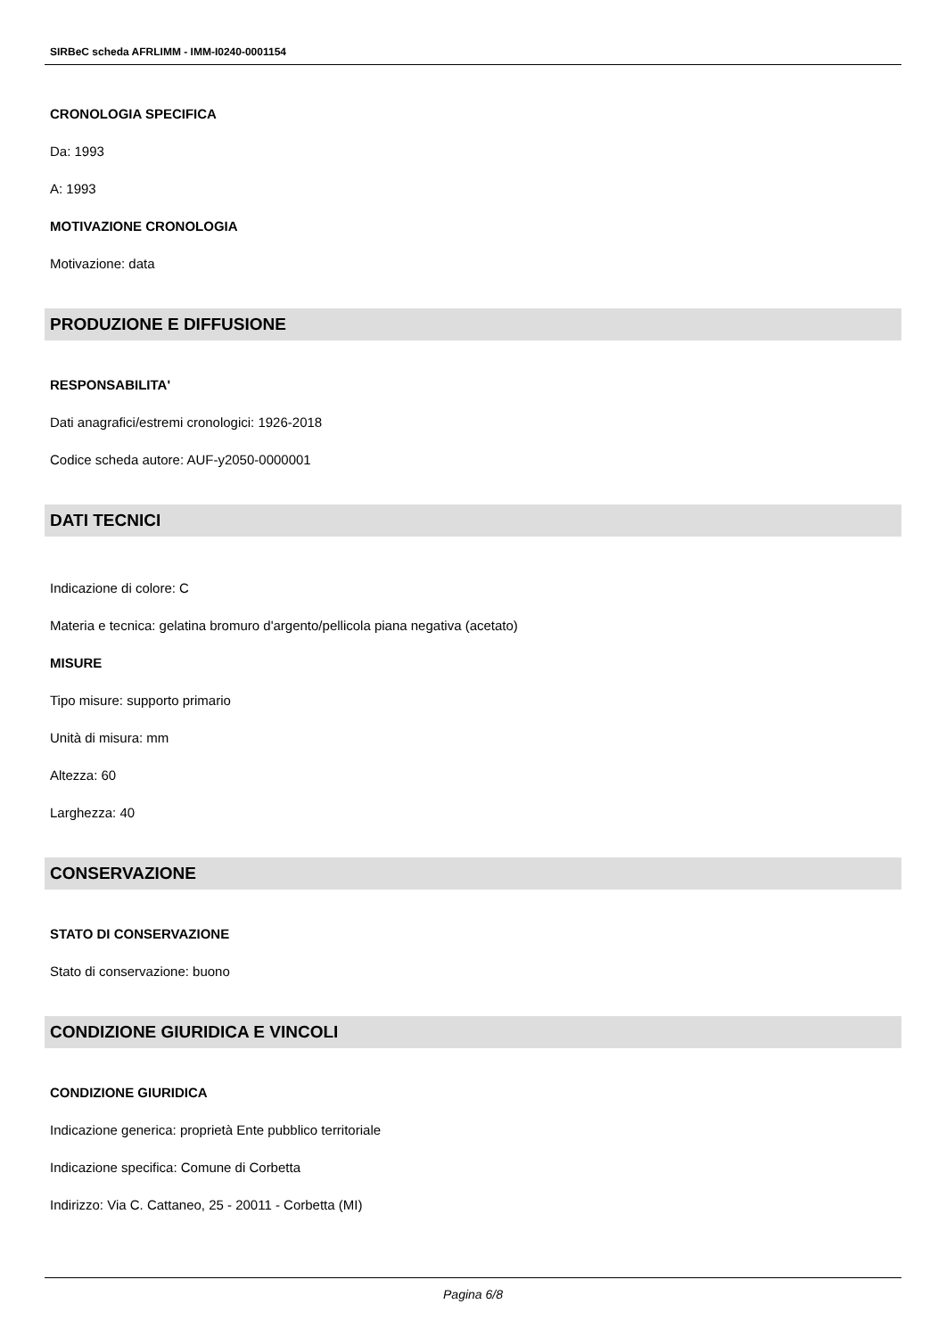SIRBeC scheda AFRLIMM - IMM-I0240-0001154
CRONOLOGIA SPECIFICA
Da: 1993
A: 1993
MOTIVAZIONE CRONOLOGIA
Motivazione: data
PRODUZIONE E DIFFUSIONE
RESPONSABILITA'
Dati anagrafici/estremi cronologici: 1926-2018
Codice scheda autore: AUF-y2050-0000001
DATI TECNICI
Indicazione di colore: C
Materia e tecnica: gelatina bromuro d'argento/pellicola piana negativa (acetato)
MISURE
Tipo misure: supporto primario
Unità di misura: mm
Altezza: 60
Larghezza: 40
CONSERVAZIONE
STATO DI CONSERVAZIONE
Stato di conservazione: buono
CONDIZIONE GIURIDICA E VINCOLI
CONDIZIONE GIURIDICA
Indicazione generica: proprietà Ente pubblico territoriale
Indicazione specifica: Comune di Corbetta
Indirizzo: Via C. Cattaneo, 25 - 20011 - Corbetta (MI)
Pagina 6/8